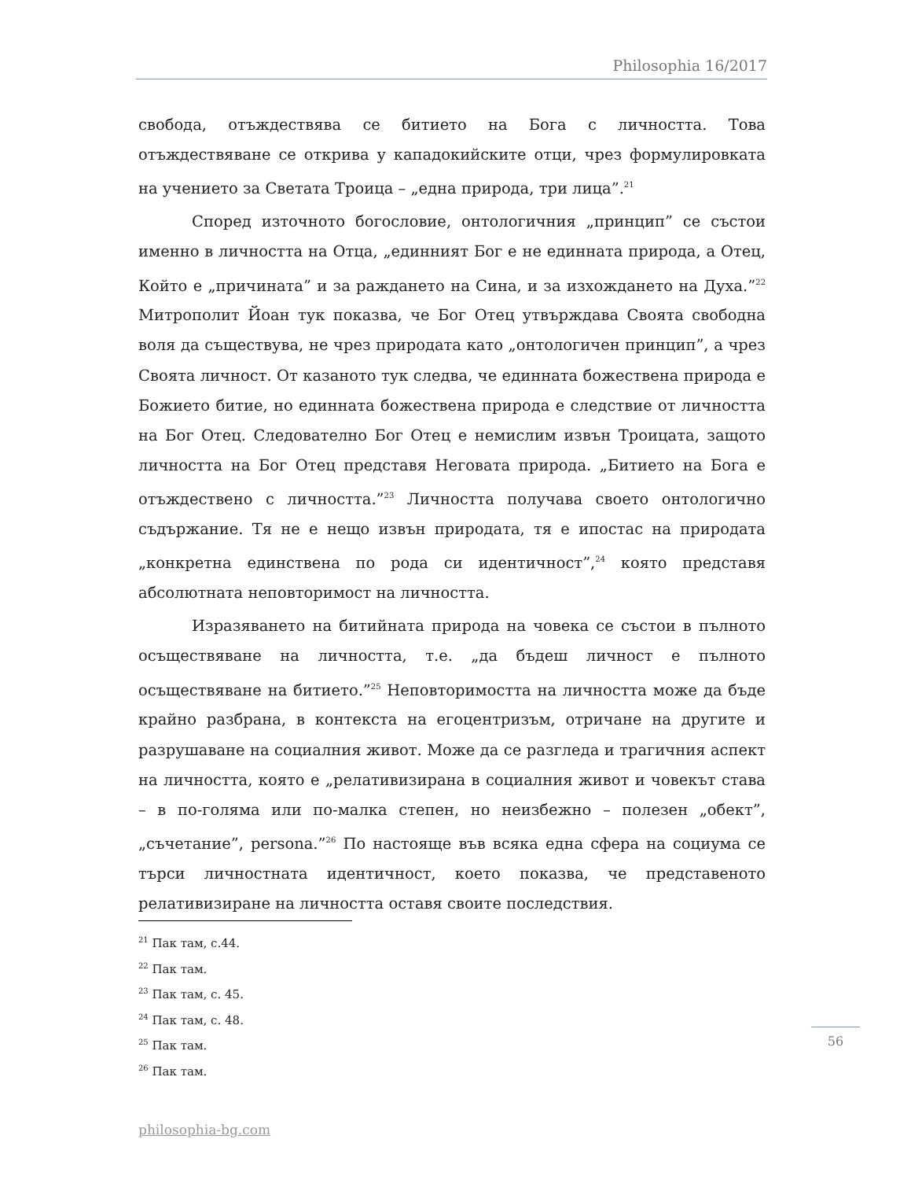Philosophia 16/2017
свобода, отъждествява се битието на Бога с личността. Това отъждествяване се открива у кападокийските отци, чрез формулировката на учението за Светата Троица – „една природа, три лица”.<sup>21</sup>
Според източното богословие, онтологичния „принцип” се състои именно в личността на Отца, „единният Бог е не единната природа, а Отец, Който е „причината” и за раждането на Сина, и за изхождането на Духа.”<sup>22</sup> Митрополит Йоан тук показва, че Бог Отец утвърждава Своята свободна воля да съществува, не чрез природата като „онтологичен принцип”, а чрез Своята личност. От казаното тук следва, че единната божествена природа е Божието битие, но единната божествена природа е следствие от личността на Бог Отец. Следователно Бог Отец е немислим извън Троицата, защото личността на Бог Отец представя Неговата природа. „Битието на Бога е отъждествено с личността.”<sup>23</sup> Личността получава своето онтологично съдържание. Тя не е нещо извън природата, тя е ипостас на природата „конкретна единствена по рода си идентичност”,<sup>24</sup> която представя абсолютната неповторимост на личността.
Изразяването на битийната природа на човека се състои в пълното осъществяване на личността, т.е. „да бъдеш личност е пълното осъществяване на битието.”<sup>25</sup> Неповторимостта на личността може да бъде крайно разбрана, в контекста на егоцентризъм, отричане на другите и разрушаване на социалния живот. Може да се разгледа и трагичния аспект на личността, която е „релативизирана в социалния живот и човекът става – в по-голяма или по-малка степен, но неизбежно – полезен „обект”, „съчетание”, persona.”<sup>26</sup> По настояще във всяка една сфера на социума се търси личностната идентичност, което показва, че представеното релативизиране на личността оставя своите последствия.
<sup>21</sup> Пак там, с.44.
<sup>22</sup> Пак там.
<sup>23</sup> Пак там, с. 45.
<sup>24</sup> Пак там, с. 48.
<sup>25</sup> Пак там.
<sup>26</sup> Пак там.
56
philosophia-bg.com